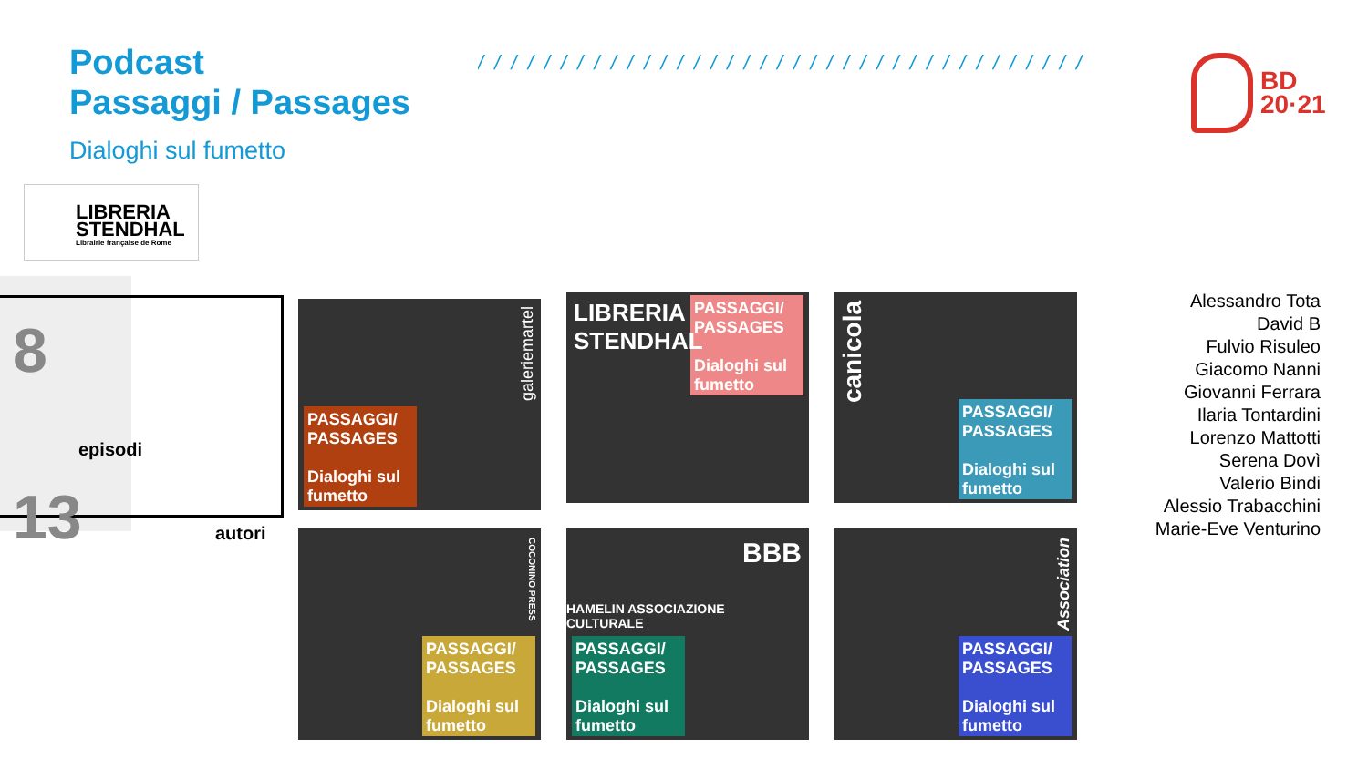Podcast
Passaggi / Passages
/ / / / / / / / / / / / / / / / / / / / / / / / / / / / / / / / / / / / / / / / / / / / / / / / / / / / / / / / / / /
BD
20·21
Dialoghi sul fumetto
LIBRERIA
STENDHAL
Librairie française de Rome
8
episodi
13 autori
PASSAGGI/ PASSAGES
Dialoghi sul fumetto
galeriemartel
PASSAGGI/ PASSAGES
Dialoghi sul fumetto
LIBRERIA STENDHAL
PASSAGGI/ PASSAGES
Dialoghi sul fumetto
canicola
PASSAGGI/ PASSAGES
Dialoghi sul fumetto
COCONINO PRESS
BBB
HAMELIN ASSOCIAZIONE CULTURALE
PASSAGGI/ PASSAGES
Dialoghi sul fumetto
PASSAGGI/ PASSAGES
Dialoghi sul fumetto
Association
Alessandro Tota
David B
Fulvio Risuleo
Giacomo Nanni
Giovanni Ferrara
Ilaria Tontardini
Lorenzo Mattotti
Serena Dovì
Valerio Bindi
Alessio Trabacchini
Marie-Eve Venturino